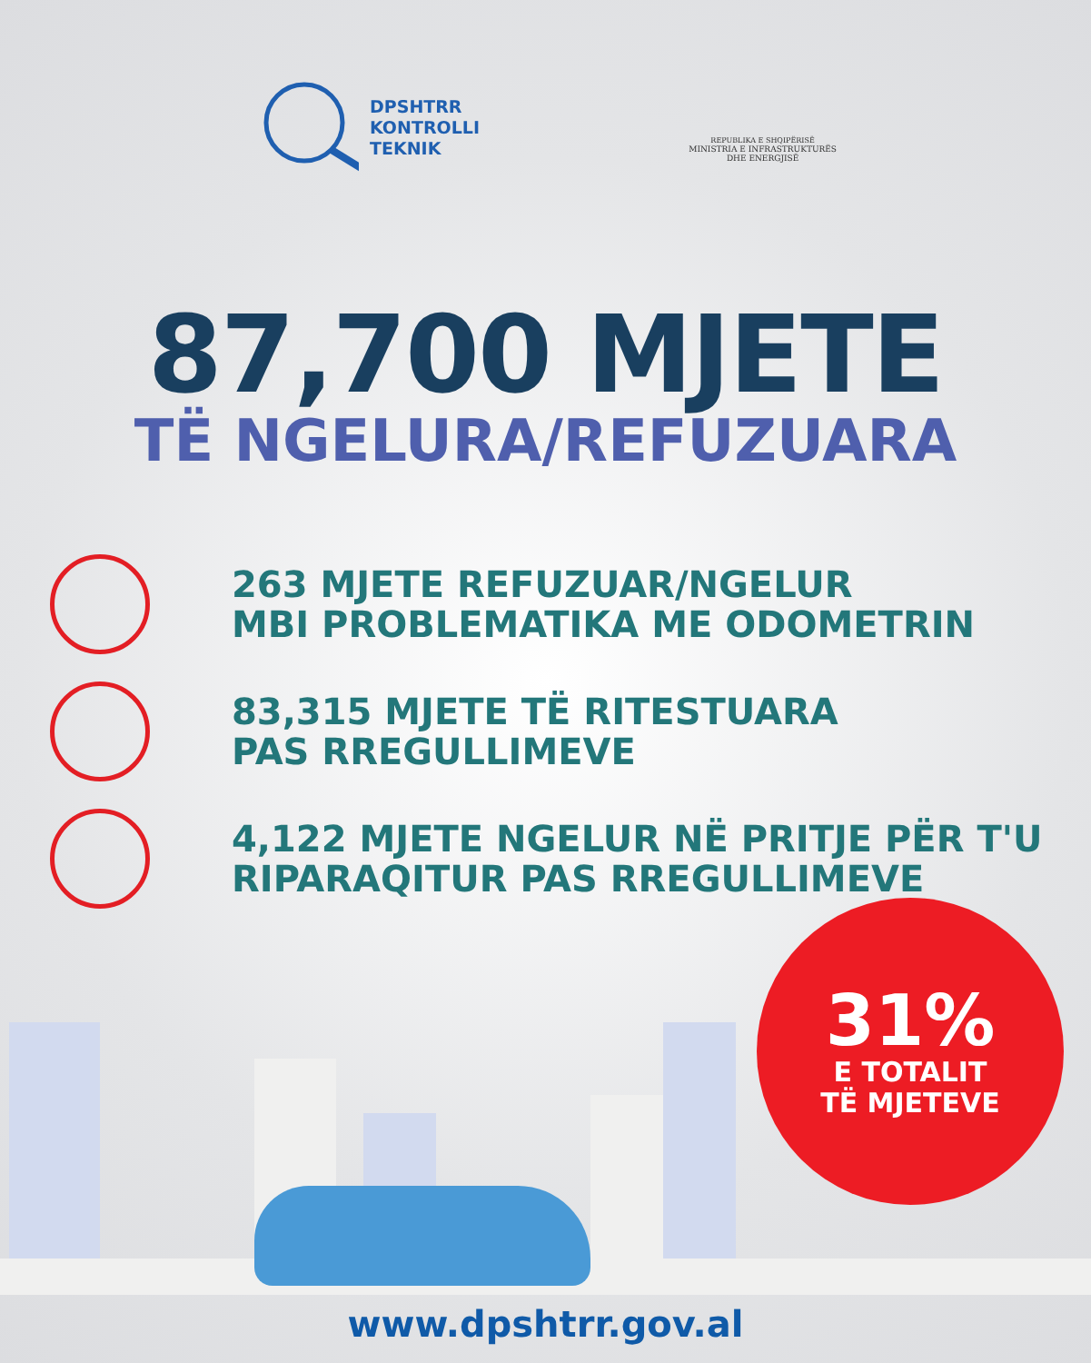DPSHTRR
KONTROLLI
TEKNIK
REPUBLIKA E SHQIPËRISË
MINISTRIA E INFRASTRUKTURËS
DHE ENERGJISË
87,700 MJETE
TË NGELURA/REFUZUARA
263 MJETE REFUZUAR/NGELUR
MBI PROBLEMATIKA ME ODOMETRIN
83,315 MJETE TË RITESTUARA
PAS RREGULLIMEVE
4,122 MJETE NGELUR NË PRITJE PËR T'U
RIPARAQITUR PAS RREGULLIMEVE
31%
E TOTALIT
TË MJETEVE
www.dpshtrr.gov.al